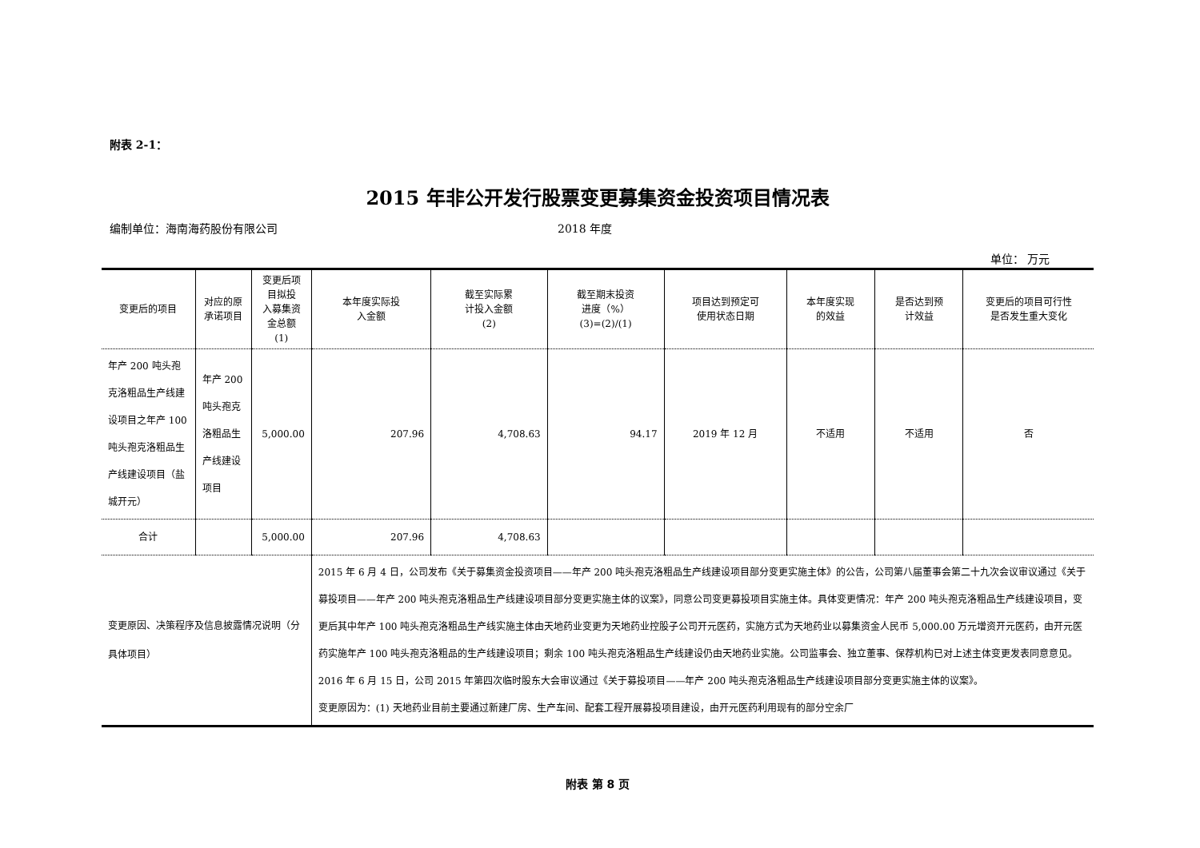附表 2-1：
2015 年非公开发行股票变更募集资金投资项目情况表
编制单位：海南海药股份有限公司 2018 年度
单位： 万元
| 变更后的项目 | 对应的原承诺项目 | 变更后项目拟投 入募集资金总额 (1) | 本年度实际投 入金额 | 截至实际累 计投入金额 (2) | 截至期末投资 进度（%） (3)=(2)/(1) | 项目达到预定可 使用状态日期 | 本年度实现 的效益 | 是否达到预 计效益 | 变更后的项目可行性 是否发生重大变化 |
| 年产 200 吨头孢克洛粗品生产线建设项目之年产 100 吨头孢克洛粗品生产线建设项目（盐城开元） | 年产 200 吨头孢克洛粗品生产线建设项目 | 5,000.00 | 207.96 | 4,708.63 | 94.17 | 2019 年 12 月 | 不适用 | 不适用 | 否 |
| 合计 | | 5,000.00 | 207.96 | 4,708.63 | | | | | |
| 变更原因、决策程序及信息披露情况说明（分具体项目） | | | 2015 年 6 月 4 日，公司发布《关于募集资金投资项目——年产 200 吨头孢克洛粗品生产线建设项目部分变更实施主体》的公告，公司第八届董事会第二十九次会议审议通过《关于募投项目——年产 200 吨头孢克洛粗品生产线建设项目部分变更实施主体的议案》，同意公司变更募投项目实施主体。具体变更情况：年产 200 吨头孢克洛粗品生产线建设项目，变更后其中年产 100 吨头孢克洛粗品生产线实施主体由天地药业变更为天地药业控股子公司开元医药，实施方式为天地药业以募集资金人民币 5,000.00 万元增资开元医药，由开元医药实施年产 100 吨头孢克洛粗品的生产线建设项目；剩余 100 吨头孢克洛粗品生产线建设仍由天地药业实施。公司监事会、独立董事、保荐机构已对上述主体变更发表同意意见。2016 年 6 月 15 日，公司 2015 年第四次临时股东大会审议通过《关于募投项目——年产 200 吨头孢克洛粗品生产线建设项目部分变更实施主体的议案》。 变更原因为：(1) 天地药业目前主要通过新建厂房、生产车间、配套工程开展募投项目建设，由开元医药利用现有的部分空余厂 | | | | | | |
附表 第 8 页